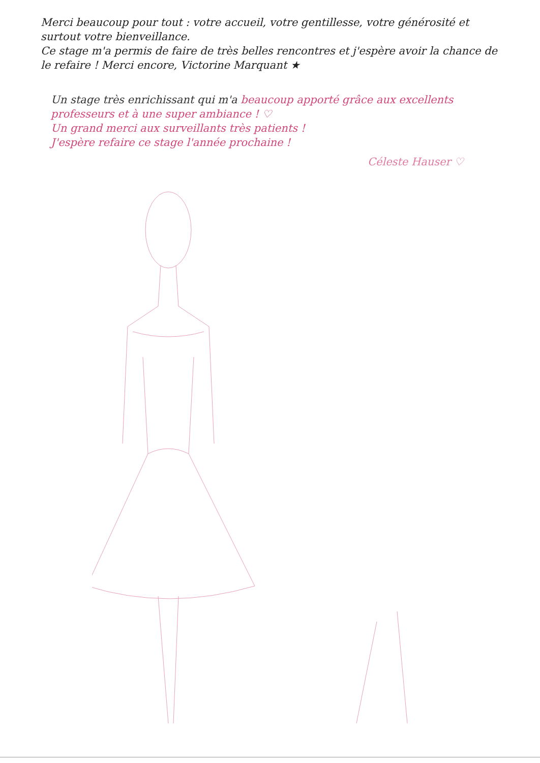Merci beaucoup pour tout : votre accueil, votre gentillesse, votre générosité et surtout votre bienveillance.
Ce stage m'a permis de faire de très belles rencontres et j'espère avoir la chance de le refaire ! Merci encore, Victorine Marquant ★
Un stage très enrichissant qui m'a beaucoup apporté grâce aux excellents professeurs et à une super ambiance ! ♡
Un grand merci aux surveillants très patients !
J'espère refaire ce stage l'année prochaine !
Céleste Hauser ♡